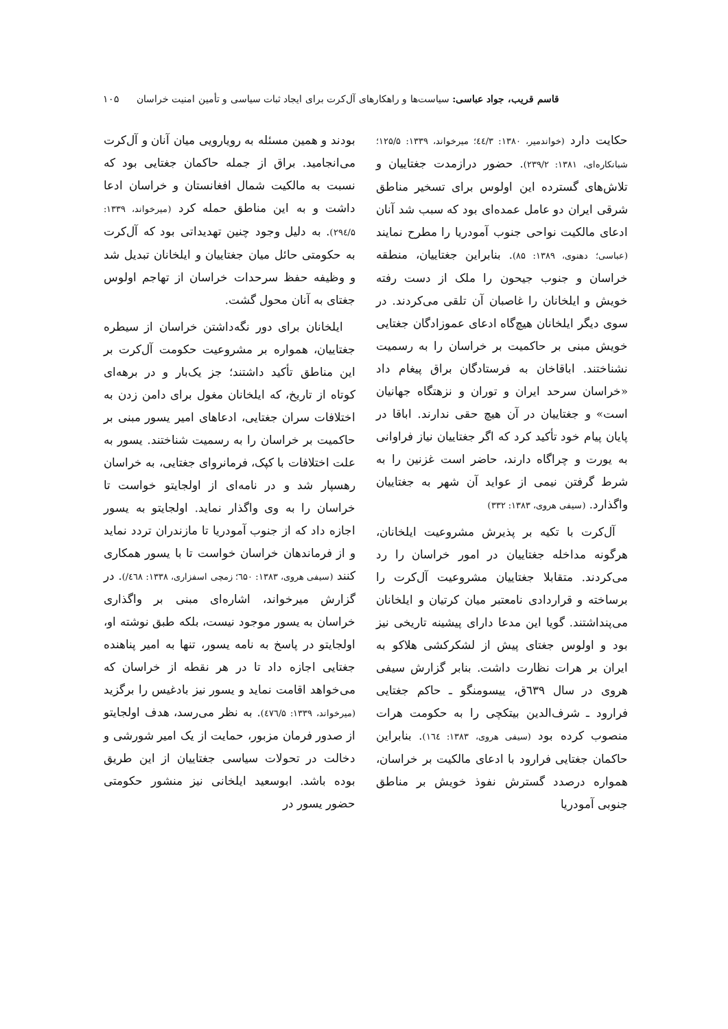قاسم قریب، جواد عباسی: سیاست‌ها و راهکارهای آل‌کرت برای ایجاد ثبات سیاسی و تأمین امنیت خراسان ۱۰۵
حکایت دارد (خواندمیر، ۱۳۸۰: ٤٤/۳؛ میرخواند، ۱۳۳۹: ۱۲۵/۵؛ شبانکاره‌ای، ۱۳۸۱: ۲۳۹/۲). حضور درازمدت جغتاییان و تلاش‌های گسترده این اولوس برای تسخیر مناطق شرقی ایران دو عامل عمده‌ای بود که سبب شد آنان ادعای مالکیت نواحی جنوب آمودریا را مطرح نمایند (عباسی؛ دهنوی، ۱۳۸۹: ۸۵). بنابراین جغتاییان، منطقه خراسان و جنوب جیحون را ملک از دست رفته خویش و ایلخانان را غاصبان آن تلقی می‌کردند. در سوی دیگر ایلخانان هیچ‌گاه ادعای عموزادگان جغتایی خویش مبنی بر حاکمیت بر خراسان را به رسمیت نشناختند. اباقاخان به فرستادگان براق پیغام داد «خراسان سرحد ایران و توران و نزهتگاه جهانیان است» و جغتاییان در آن هیچ حقی ندارند. اباقا در پایان پیام خود تأکید کرد که اگر جغتاییان نیاز فراوانی به یورت و چراگاه دارند، حاضر است غزنین را به شرط گرفتن نیمی از عواید آن شهر به جغتاییان واگذارد. (سیفی هروی، ۱۳۸۳: ۳۳۲)
آل‌کرت با تکیه بر پذیرش مشروعیت ایلخانان، هرگونه مداخله جغتاییان در امور خراسان را رد می‌کردند. متقابلا جغتاییان مشروعیت آل‌کرت را برساخته و قراردادی نامعتبر میان کرتیان و ایلخانان می‌پنداشتند. گویا این مدعا دارای پیشینه تاریخی نیز بود و اولوس جغتای پیش از لشکرکشی هلاکو به ایران بر هرات نظارت داشت. بنابر گزارش سیفی هروی در سال ٦۳۹ق، ییسومنگو ـ حاکم جغتایی فرارود ـ شرف‌الدین بیتکچی را به حکومت هرات منصوب کرده بود (سیفی هروی، ۱۳۸۳: ١٦٤). بنابراین حاکمان جغتایی فرارود با ادعای مالکیت بر خراسان، همواره درصدد گسترش نفوذ خویش بر مناطق جنوبی آمودریا
بودند و همین مسئله به رویارویی میان آنان و آل‌کرت می‌انجامید. براق از جمله حاکمان جغتایی بود که نسبت به مالکیت شمال افغانستان و خراسان ادعا داشت و به این مناطق حمله کرد (میرخواند، ۱۳۳۹: ۲۹٤/۵). به دلیل وجود چنین تهدیداتی بود که آل‌کرت به حکومتی حائل میان جغتاییان و ایلخانان تبدیل شد و وظیفه حفظ سرحدات خراسان از تهاجم اولوس جغتای به آنان محول گشت.
ایلخانان برای دور نگه‌داشتن خراسان از سیطره جغتاییان، همواره بر مشروعیت حکومت آل‌کرت بر این مناطق تأکید داشتند؛ جز یک‌بار و در برهه‌ای کوتاه از تاریخ، که ایلخانان مغول برای دامن زدن به اختلافات سران جغتایی، ادعاهای امیر یسور مبنی بر حاکمیت بر خراسان را به رسمیت شناختند. یسور به علت اختلافات با کپک، فرمانروای جغتایی، به خراسان رهسپار شد و در نامه‌ای از اولجایتو خواست تا خراسان را به وی واگذار نماید. اولجایتو به یسور اجازه داد که از جنوب آمودریا تا مازندران تردد نماید و از فرماندهان خراسان خواست تا با یسور همکاری کنند (سیفی هروی، ۱۳۸۳: ٦۵۰؛ زمچی اسفزاری، ۱۳۳۸: ٤٦۸/). در گزارش میرخواند، اشاره‌ای مبنی بر واگذاری خراسان به یسور موجود نیست، بلکه طبق نوشته او، اولجایتو در پاسخ به نامه یسور، تنها به امیر پناهنده جغتایی اجازه داد تا در هر نقطه از خراسان که می‌خواهد اقامت نماید و یسور نیز بادغیس را برگزید (میرخواند، ۱۳۳۹: ٤۷٦/۵). به نظر می‌رسد، هدف اولجایتو از صدور فرمان مزبور، حمایت از یک امیر شورشی و دخالت در تحولات سیاسی جغتاییان از این طریق بوده باشد. ابوسعید ایلخانی نیز منشور حکومتی حضور یسور در